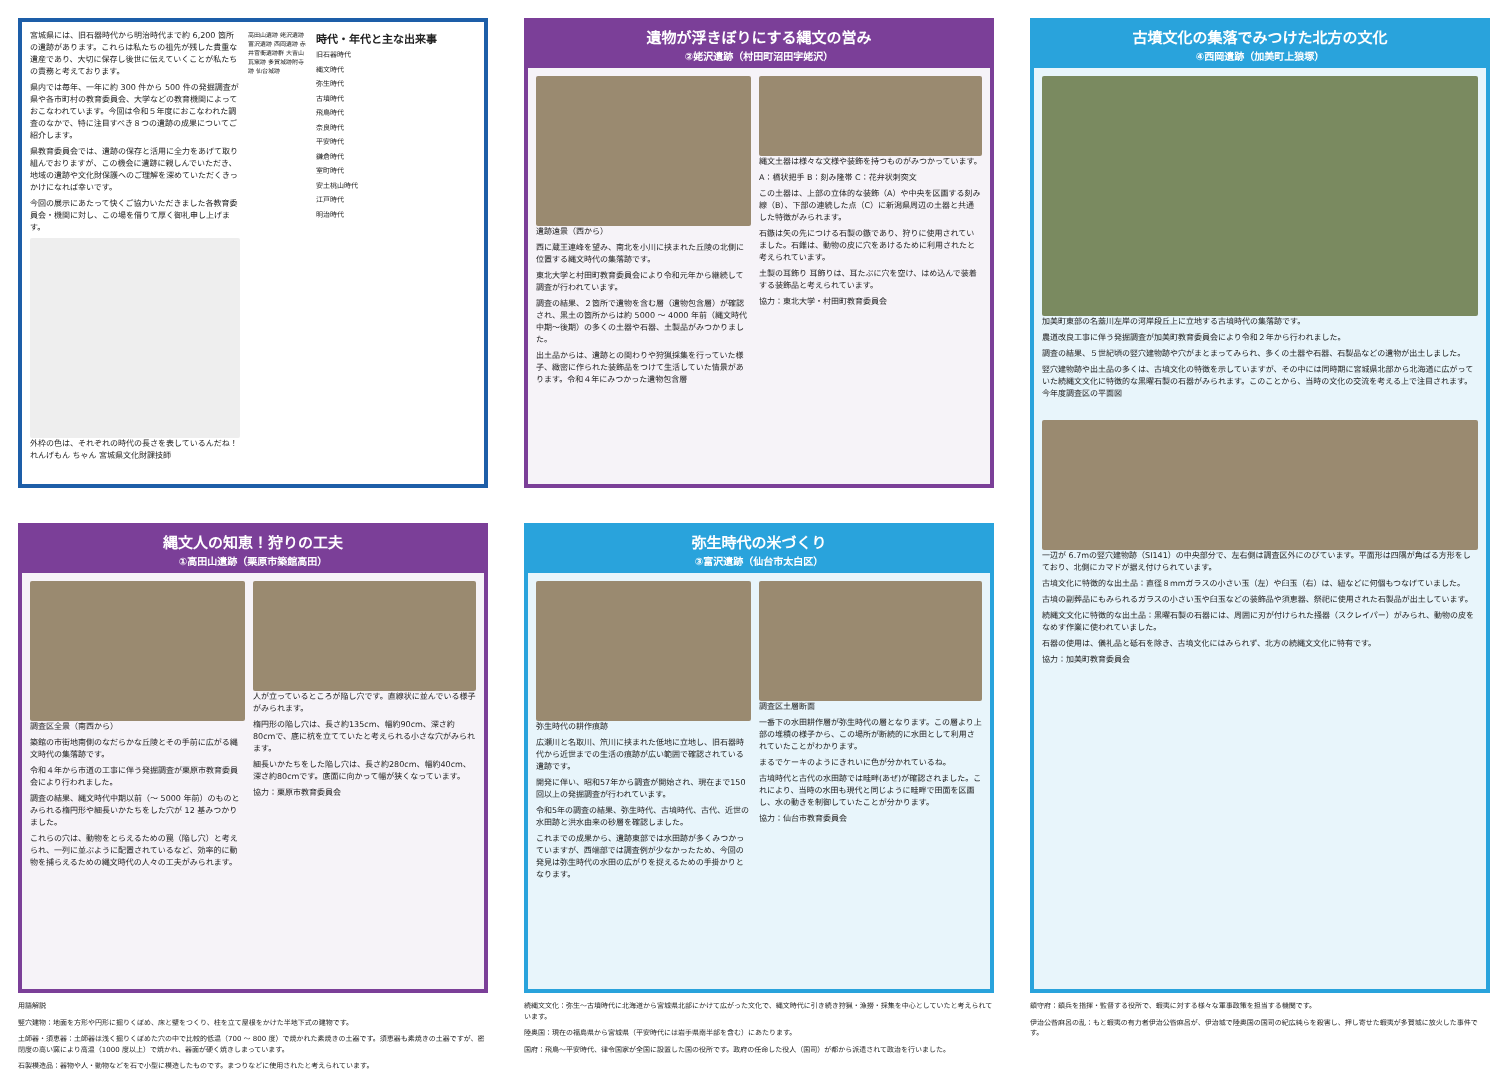宮城県には、旧石器時代から明治時代まで約 6,200 箇所の遺跡があります。これらは私たちの祖先が残した貴重な遺産であり、大切に保存し後世に伝えていくことが私たちの責務と考えております。
県内では毎年、一年に約 300 件から 500 件の発掘調査が県や各市町村の教育委員会、大学などの教育機関によっておこなわれています。今回は令和５年度におこなわれた調査のなかで、特に注目すべき８つの遺跡の成果についてご紹介します。
県教育委員会では、遺跡の保存と活用に全力をあげて取り組んでおりますが、この機会に遺跡に親しんでいただき、地域の遺跡や文化財保護へのご理解を深めていただくきっかけになれば幸いです。
今回の展示にあたって快くご協力いただきました各教育委員会・機関に対し、この場を借りて厚く御礼申し上げます。
外枠の色は、それぞれの時代の長さを表しているんだね！ れんげもん ちゃん 宮城県文化財課技師
高田山遺跡 姥沢遺跡 富沢遺跡 西岡遺跡 赤井官衙遺跡群 大吉山瓦窯跡 多賀城跡附寺跡 仙台城跡
時代・年代と主な出来事
旧石器時代
縄文時代
弥生時代
古墳時代
飛鳥時代
奈良時代
平安時代
鎌倉時代
室町時代
安土桃山時代
江戸時代
明治時代
遺物が浮きぼりにする縄文の営み
②姥沢遺跡（村田町沼田字姥沢）
遺跡遠景（西から）
西に蔵王連峰を望み、南北を小川に挟まれた丘陵の北側に位置する縄文時代の集落跡です。
東北大学と村田町教育委員会により令和元年から継続して調査が行われています。
調査の結果、２箇所で遺物を含む層（遺物包含層）が確認され、黒土の箇所からは約 5000 ～ 4000 年前（縄文時代中期～後期）の多くの土器や石器、土製品がみつかりました。
出土品からは、遺跡との関わりや狩猟採集を行っていた様子、緻密に作られた装飾品をつけて生活していた情景があります。令和４年にみつかった遺物包含層
縄文土器は様々な文様や装飾を持つものがみつかっています。
A：橋状把手 B：刻み隆帯 C：花弁状刺突文
この土器は、上部の立体的な装飾（A）や中央を区画する刻み線（B）、下部の連続した点（C）に新潟県周辺の土器と共通した特徴がみられます。
石鏃は矢の先につける石製の鏃であり、狩りに使用されていました。石錐は、動物の皮に穴をあけるために利用されたと考えられています。
土製の耳飾り 耳飾りは、耳たぶに穴を空け、はめ込んで装着する装飾品と考えられています。
協力：東北大学・村田町教育委員会
古墳文化の集落でみつけた北方の文化
④西岡遺跡（加美町上狼塚）
加美町東部の名蓋川左岸の河岸段丘上に立地する古墳時代の集落跡です。
農道改良工事に伴う発掘調査が加美町教育委員会により令和２年から行われました。
調査の結果、５世紀頃の竪穴建物跡や穴がまとまってみられ、多くの土器や石器、石製品などの遺物が出土しました。
竪穴建物跡や出土品の多くは、古墳文化の特徴を示していますが、その中には同時期に宮城県北部から北海道に広がっていた続縄文文化に特徴的な黒曜石製の石器がみられます。このことから、当時の文化の交流を考える上で注目されます。 今年度調査区の平面図
一辺が 6.7mの竪穴建物跡（SI141）の中央部分で、左右側は調査区外にのびています。平面形は四隅が角ばる方形をしており、北側にカマドが据え付けられています。
古墳文化に特徴的な出土品：直径８mmガラスの小さい玉（左）や臼玉（右）は、紐などに何個もつなげていました。
古墳の副葬品にもみられるガラスの小さい玉や臼玉などの装飾品や須恵器、祭祀に使用された石製品が出土しています。
続縄文文化に特徴的な出土品：黒曜石製の石器には、周囲に刃が付けられた掻器（スクレイパー）がみられ、動物の皮をなめす作業に使われていました。
石器の使用は、儀礼品と砥石を除き、古墳文化にはみられず、北方の続縄文文化に特有です。
協力：加美町教育委員会
縄文人の知恵！狩りの工夫
①高田山遺跡（栗原市築館高田）
調査区全景（南西から）
築館の市街地南側のなだらかな丘陵とその手前に広がる縄文時代の集落跡です。
令和４年から市道の工事に伴う発掘調査が栗原市教育委員会により行われました。
調査の結果、縄文時代中期以前（～ 5000 年前）のものとみられる楕円形や細長いかたちをした穴が 12 基みつかりました。
これらの穴は、動物をとらえるための罠（陥し穴）と考えられ、一列に並ぶように配置されているなど、効率的に動物を捕らえるための縄文時代の人々の工夫がみられます。
人が立っているところが陥し穴です。直線状に並んでいる様子がみられます。
楕円形の陥し穴は、長さ約135cm、幅約90cm、深さ約80cmで、底に杭を立てていたと考えられる小さな穴がみられます。
細長いかたちをした陥し穴は、長さ約280cm、幅約40cm、深さ約80cmです。底面に向かって幅が狭くなっています。
協力：栗原市教育委員会
弥生時代の米づくり
③富沢遺跡（仙台市太白区）
弥生時代の耕作痕跡
広瀬川と名取川、笊川に挟まれた低地に立地し、旧石器時代から近世までの生活の痕跡が広い範囲で確認されている遺跡です。
開発に伴い、昭和57年から調査が開始され、現在まで150回以上の発掘調査が行われています。
令和5年の調査の結果、弥生時代、古墳時代、古代、近世の水田跡と洪水由来の砂層を確認しました。
これまでの成果から、遺跡東部では水田跡が多くみつかっていますが、西端部では調査例が少なかったため、今回の発見は弥生時代の水田の広がりを捉えるための手掛かりとなります。
調査区土層断面
一番下の水田耕作層が弥生時代の層となります。この層より上部の堆積の様子から、この場所が断続的に水田として利用されていたことがわかります。
まるでケーキのようにきれいに色が分かれているね。
古墳時代と古代の水田跡では畦畔(あぜ)が確認されました。これにより、当時の水田も現代と同じように畦畔で田面を区画し、水の動きを制御していたことが分かります。
協力：仙台市教育委員会
用語解説
竪穴建物：地面を方形や円形に掘りくぼめ、床と壁をつくり、柱を立て屋根をかけた半地下式の建物です。
土師器・須恵器：土師器は浅く掘りくぼめた穴の中で比較的低温（700 ～ 800 度）で焼かれた素焼きの土器です。須恵器も素焼きの土器ですが、密閉度の高い窯により高温（1000 度以上）で焼かれ、器面が硬く焼きしまっています。
石製模造品：器物や人・動物などを石で小型に模造したものです。まつりなどに使用されたと考えられています。
続縄文文化：弥生～古墳時代に北海道から宮城県北部にかけて広がった文化で、縄文時代に引き続き狩猟・漁撈・採集を中心としていたと考えられています。
陸奥国：現在の福島県から宮城県（平安時代には岩手県南半部を含む）にあたります。
国府：飛鳥～平安時代、律令国家が全国に設置した国の役所です。政府の任命した役人（国司）が都から派遣されて政治を行いました。
鎮守府：鎮兵を指揮・監督する役所で、蝦夷に対する様々な軍事政策を担当する機関です。
伊治公呰麻呂の乱：もと蝦夷の有力者伊治公呰麻呂が、伊治城で陸奥国の国司の紀広純らを殺害し、押し寄せた蝦夷が多賀城に放火した事件です。